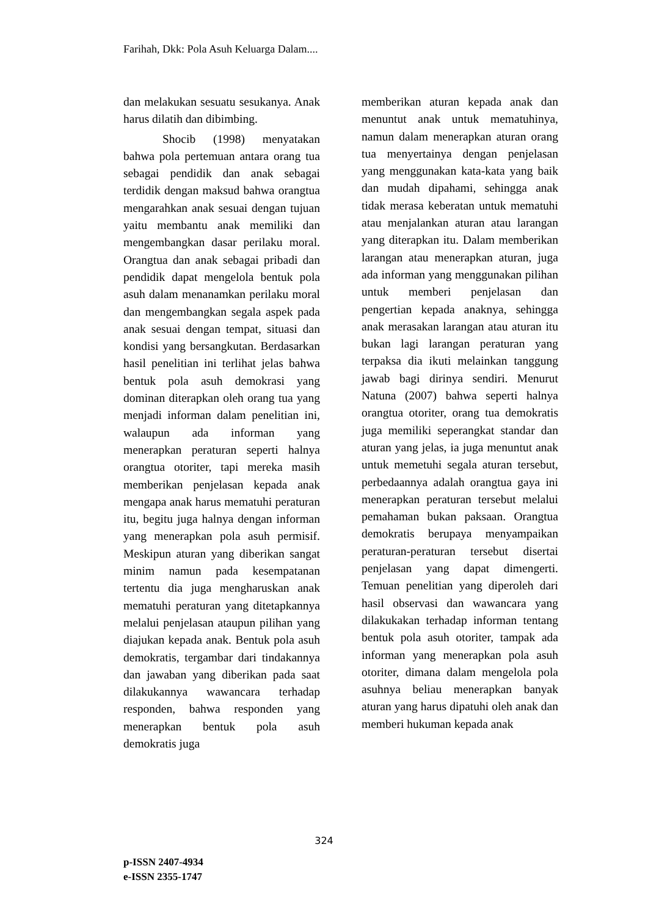Farihah, Dkk: Pola Asuh Keluarga Dalam....
dan melakukan sesuatu sesukanya. Anak harus dilatih dan dibimbing.
Shocib (1998) menyatakan bahwa pola pertemuan antara orang tua sebagai pendidik dan anak sebagai terdidik dengan maksud bahwa orangtua mengarahkan anak sesuai dengan tujuan yaitu membantu anak memiliki dan mengembangkan dasar perilaku moral. Orangtua dan anak sebagai pribadi dan pendidik dapat mengelola bentuk pola asuh dalam menanamkan perilaku moral dan mengembangkan segala aspek pada anak sesuai dengan tempat, situasi dan kondisi yang bersangkutan. Berdasarkan hasil penelitian ini terlihat jelas bahwa bentuk pola asuh demokrasi yang dominan diterapkan oleh orang tua yang menjadi informan dalam penelitian ini, walaupun ada informan yang menerapkan peraturan seperti halnya orangtua otoriter, tapi mereka masih memberikan penjelasan kepada anak mengapa anak harus mematuhi peraturan itu, begitu juga halnya dengan informan yang menerapkan pola asuh permisif. Meskipun aturan yang diberikan sangat minim namun pada kesempatanan tertentu dia juga mengharuskan anak mematuhi peraturan yang ditetapkannya melalui penjelasan ataupun pilihan yang diajukan kepada anak. Bentuk pola asuh demokratis, tergambar dari tindakannya dan jawaban yang diberikan pada saat dilakukannya wawancara terhadap responden, bahwa responden yang menerapkan bentuk pola asuh demokratis juga
memberikan aturan kepada anak dan menuntut anak untuk mematuhinya, namun dalam menerapkan aturan orang tua menyertainya dengan penjelasan yang menggunakan kata-kata yang baik dan mudah dipahami, sehingga anak tidak merasa keberatan untuk mematuhi atau menjalankan aturan atau larangan yang diterapkan itu. Dalam memberikan larangan atau menerapkan aturan, juga ada informan yang menggunakan pilihan untuk memberi penjelasan dan pengertian kepada anaknya, sehingga anak merasakan larangan atau aturan itu bukan lagi larangan peraturan yang terpaksa dia ikuti melainkan tanggung jawab bagi dirinya sendiri. Menurut Natuna (2007) bahwa seperti halnya orangtua otoriter, orang tua demokratis juga memiliki seperangkat standar dan aturan yang jelas, ia juga menuntut anak untuk memetuhi segala aturan tersebut, perbedaannya adalah orangtua gaya ini menerapkan peraturan tersebut melalui pemahaman bukan paksaan. Orangtua demokratis berupaya menyampaikan peraturan-peraturan tersebut disertai penjelasan yang dapat dimengerti. Temuan penelitian yang diperoleh dari hasil observasi dan wawancara yang dilakukakan terhadap informan tentang bentuk pola asuh otoriter, tampak ada informan yang menerapkan pola asuh otoriter, dimana dalam mengelola pola asuhnya beliau menerapkan banyak aturan yang harus dipatuhi oleh anak dan memberi hukuman kepada anak
324
p-ISSN 2407-4934
e-ISSN 2355-1747